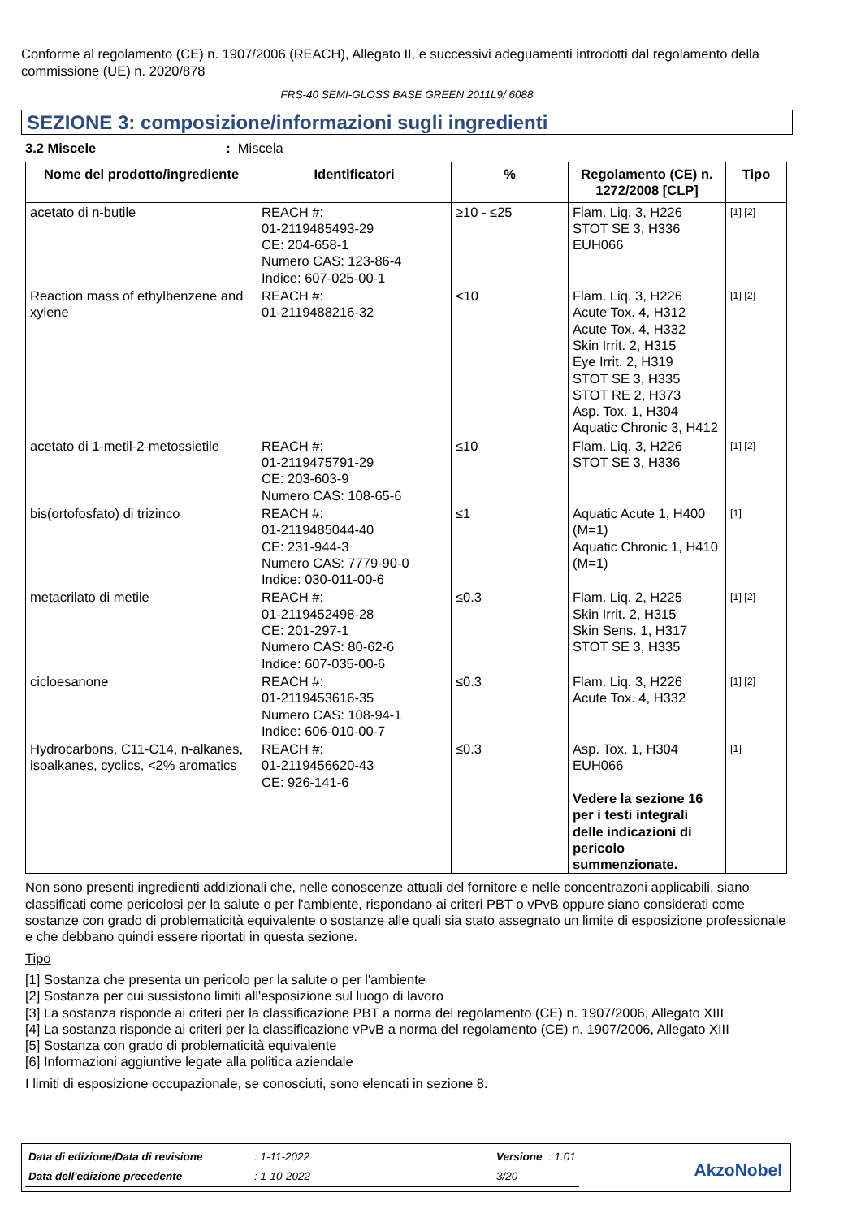Conforme al regolamento (CE) n. 1907/2006 (REACH), Allegato II, e successivi adeguamenti introdotti dal regolamento della commissione (UE) n. 2020/878
FRS-40 SEMI-GLOSS BASE GREEN 2011L9/ 6088
SEZIONE 3: composizione/informazioni sugli ingredienti
3.2 Miscele : Miscela
| Nome del prodotto/ingrediente | Identificatori | % | Regolamento (CE) n. 1272/2008 [CLP] | Tipo |
| --- | --- | --- | --- | --- |
| acetato di n-butile | REACH #: 01-2119485493-29 CE: 204-658-1 Numero CAS: 123-86-4 Indice: 607-025-00-1 | ≥10 - ≤25 | Flam. Liq. 3, H226 STOT SE 3, H336 EUH066 | [1] [2] |
| Reaction mass of ethylbenzene and xylene | REACH #: 01-2119488216-32 | <10 | Flam. Liq. 3, H226 Acute Tox. 4, H312 Acute Tox. 4, H332 Skin Irrit. 2, H315 Eye Irrit. 2, H319 STOT SE 3, H335 STOT RE 2, H373 Asp. Tox. 1, H304 Aquatic Chronic 3, H412 | [1] [2] |
| acetato di 1-metil-2-metossietile | REACH #: 01-2119475791-29 CE: 203-603-9 Numero CAS: 108-65-6 | ≤10 | Flam. Liq. 3, H226 STOT SE 3, H336 | [1] [2] |
| bis(ortofosfato) di trizinco | REACH #: 01-2119485044-40 CE: 231-944-3 Numero CAS: 7779-90-0 Indice: 030-011-00-6 | ≤1 | Aquatic Acute 1, H400 (M=1) Aquatic Chronic 1, H410 (M=1) | [1] |
| metacrilato di metile | REACH #: 01-2119452498-28 CE: 201-297-1 Numero CAS: 80-62-6 Indice: 607-035-00-6 | ≤0.3 | Flam. Liq. 2, H225 Skin Irrit. 2, H315 Skin Sens. 1, H317 STOT SE 3, H335 | [1] [2] |
| cicloesanone | REACH #: 01-2119453616-35 Numero CAS: 108-94-1 Indice: 606-010-00-7 | ≤0.3 | Flam. Liq. 3, H226 Acute Tox. 4, H332 | [1] [2] |
| Hydrocarbons, C11-C14, n-alkanes, isoalkanes, cyclics, <2% aromatics | REACH #: 01-2119456620-43 CE: 926-141-6 | ≤0.3 | Asp. Tox. 1, H304 EUH066 Vedere la sezione 16 per i testi integrali delle indicazioni di pericolo summenzionate. | [1] |
Non sono presenti ingredienti addizionali che, nelle conoscenze attuali del fornitore e nelle concentrazoni applicabili, siano classificati come pericolosi per la salute o per l'ambiente, rispondano ai criteri PBT o vPvB oppure siano considerati come sostanze con grado di problematicità equivalente o sostanze alle quali sia stato assegnato un limite di esposizione professionale e che debbano quindi essere riportati in questa sezione.
Tipo
[1] Sostanza che presenta un pericolo per la salute o per l'ambiente
[2] Sostanza per cui sussistono limiti all'esposizione sul luogo di lavoro
[3] La sostanza risponde ai criteri per la classificazione PBT a norma del regolamento (CE) n. 1907/2006, Allegato XIII
[4] La sostanza risponde ai criteri per la classificazione vPvB a norma del regolamento (CE) n. 1907/2006, Allegato XIII
[5] Sostanza con grado di problematicità equivalente
[6] Informazioni aggiuntive legate alla politica aziendale
I limiti di esposizione occupazionale, se conosciuti, sono elencati in sezione 8.
| Data di edizione/Data di revisione | : 1-11-2022 | Versione : 1.01 |
| Data dell'edizione precedente | : 1-10-2022 | 3/20 |
AkzoNobel